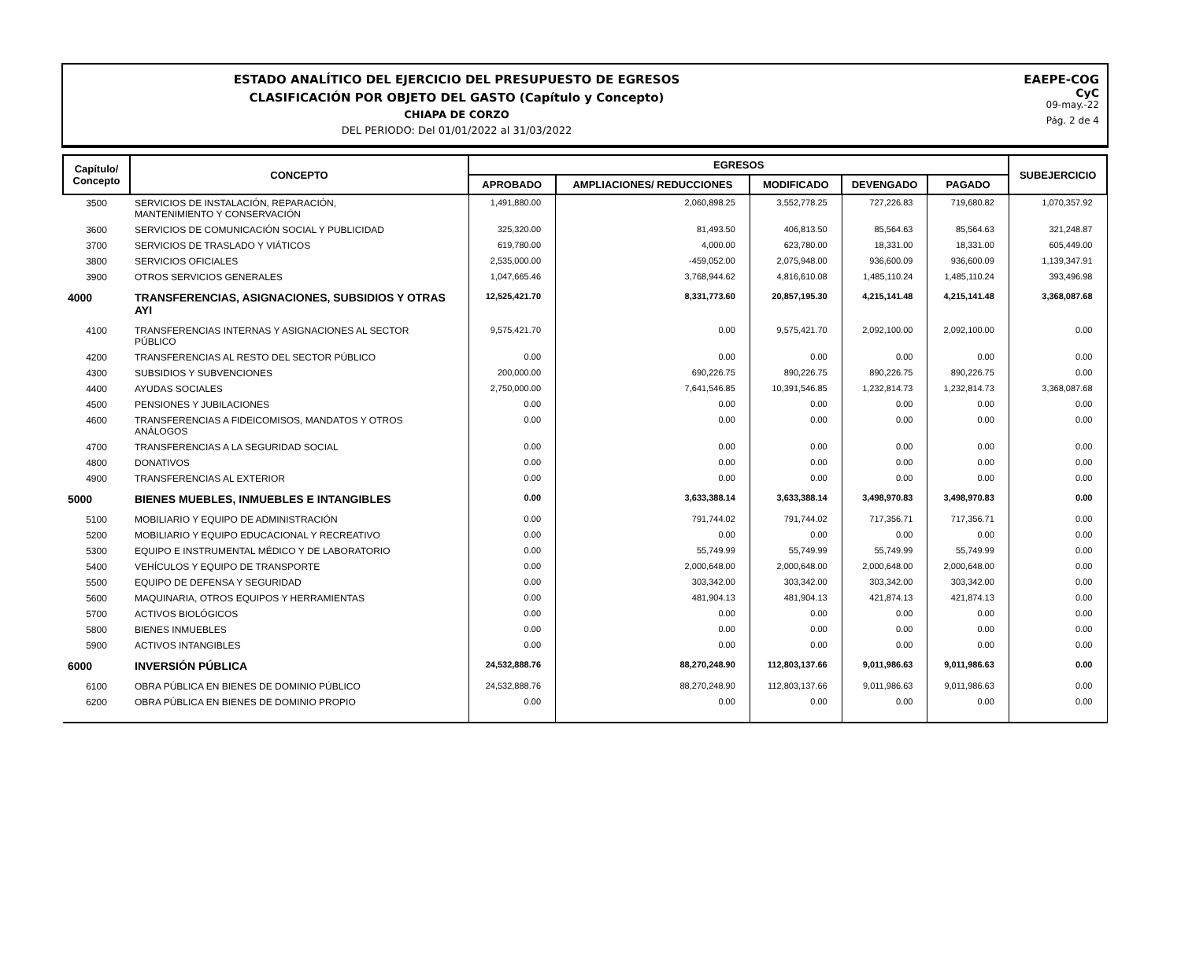ESTADO ANALÍTICO DEL EJERCICIO DEL PRESUPUESTO DE EGRESOS
CLASIFICACIÓN POR OBJETO DEL GASTO (Capítulo y Concepto)
CHIAPA DE CORZO
DEL PERIODO: Del 01/01/2022 al 31/03/2022
EAEPE-COG
CyC
09-may.-22
Pág. 2 de 4
| Capítulo/ Concepto | CONCEPTO | EGRESOS | | | | | SUBEJERCICIO |
| --- | --- | --- | --- | --- | --- | --- | --- |
| | | APROBADO | AMPLIACIONES/ REDUCCIONES | MODIFICADO | DEVENGADO | PAGADO | |
| 3500 | SERVICIOS DE INSTALACIÓN, REPARACIÓN, MANTENIMIENTO Y CONSERVACIÓN | 1,491,880.00 | 2,060,898.25 | 3,552,778.25 | 727,226.83 | 719,680.82 | 1,070,357.92 |
| 3600 | SERVICIOS DE COMUNICACIÓN SOCIAL Y PUBLICIDAD | 325,320.00 | 81,493.50 | 406,813.50 | 85,564.63 | 85,564.63 | 321,248.87 |
| 3700 | SERVICIOS DE TRASLADO Y VIÁTICOS | 619,780.00 | 4,000.00 | 623,780.00 | 18,331.00 | 18,331.00 | 605,449.00 |
| 3800 | SERVICIOS OFICIALES | 2,535,000.00 | -459,052.00 | 2,075,948.00 | 936,600.09 | 936,600.09 | 1,139,347.91 |
| 3900 | OTROS SERVICIOS GENERALES | 1,047,665.46 | 3,768,944.62 | 4,816,610.08 | 1,485,110.24 | 1,485,110.24 | 393,496.98 |
| 4000 | TRANSFERENCIAS, ASIGNACIONES, SUBSIDIOS Y OTRAS AYI | 12,525,421.70 | 8,331,773.60 | 20,857,195.30 | 4,215,141.48 | 4,215,141.48 | 3,368,087.68 |
| 4100 | TRANSFERENCIAS INTERNAS Y ASIGNACIONES AL SECTOR PÚBLICO | 9,575,421.70 | 0.00 | 9,575,421.70 | 2,092,100.00 | 2,092,100.00 | 0.00 |
| 4200 | TRANSFERENCIAS AL RESTO DEL SECTOR PÚBLICO | 0.00 | 0.00 | 0.00 | 0.00 | 0.00 | 0.00 |
| 4300 | SUBSIDIOS Y SUBVENCIONES | 200,000.00 | 690,226.75 | 890,226.75 | 890,226.75 | 890,226.75 | 0.00 |
| 4400 | AYUDAS SOCIALES | 2,750,000.00 | 7,641,546.85 | 10,391,546.85 | 1,232,814.73 | 1,232,814.73 | 3,368,087.68 |
| 4500 | PENSIONES Y JUBILACIONES | 0.00 | 0.00 | 0.00 | 0.00 | 0.00 | 0.00 |
| 4600 | TRANSFERENCIAS A FIDEICOMISOS, MANDATOS Y OTROS ANÁLOGOS | 0.00 | 0.00 | 0.00 | 0.00 | 0.00 | 0.00 |
| 4700 | TRANSFERENCIAS A LA SEGURIDAD SOCIAL | 0.00 | 0.00 | 0.00 | 0.00 | 0.00 | 0.00 |
| 4800 | DONATIVOS | 0.00 | 0.00 | 0.00 | 0.00 | 0.00 | 0.00 |
| 4900 | TRANSFERENCIAS AL EXTERIOR | 0.00 | 0.00 | 0.00 | 0.00 | 0.00 | 0.00 |
| 5000 | BIENES MUEBLES, INMUEBLES E INTANGIBLES | 0.00 | 3,633,388.14 | 3,633,388.14 | 3,498,970.83 | 3,498,970.83 | 0.00 |
| 5100 | MOBILIARIO Y EQUIPO DE ADMINISTRACIÓN | 0.00 | 791,744.02 | 791,744.02 | 717,356.71 | 717,356.71 | 0.00 |
| 5200 | MOBILIARIO Y EQUIPO EDUCACIONAL Y RECREATIVO | 0.00 | 0.00 | 0.00 | 0.00 | 0.00 | 0.00 |
| 5300 | EQUIPO E INSTRUMENTAL MÉDICO Y DE LABORATORIO | 0.00 | 55,749.99 | 55,749.99 | 55,749.99 | 55,749.99 | 0.00 |
| 5400 | VEHÍCULOS Y EQUIPO DE TRANSPORTE | 0.00 | 2,000,648.00 | 2,000,648.00 | 2,000,648.00 | 2,000,648.00 | 0.00 |
| 5500 | EQUIPO DE DEFENSA Y SEGURIDAD | 0.00 | 303,342.00 | 303,342.00 | 303,342.00 | 303,342.00 | 0.00 |
| 5600 | MAQUINARIA, OTROS EQUIPOS Y HERRAMIENTAS | 0.00 | 481,904.13 | 481,904.13 | 421,874.13 | 421,874.13 | 0.00 |
| 5700 | ACTIVOS BIOLÓGICOS | 0.00 | 0.00 | 0.00 | 0.00 | 0.00 | 0.00 |
| 5800 | BIENES INMUEBLES | 0.00 | 0.00 | 0.00 | 0.00 | 0.00 | 0.00 |
| 5900 | ACTIVOS INTANGIBLES | 0.00 | 0.00 | 0.00 | 0.00 | 0.00 | 0.00 |
| 6000 | INVERSIÓN PÚBLICA | 24,532,888.76 | 88,270,248.90 | 112,803,137.66 | 9,011,986.63 | 9,011,986.63 | 0.00 |
| 6100 | OBRA PÚBLICA EN BIENES DE DOMINIO PÚBLICO | 24,532,888.76 | 88,270,248.90 | 112,803,137.66 | 9,011,986.63 | 9,011,986.63 | 0.00 |
| 6200 | OBRA PÚBLICA EN BIENES DE DOMINIO PROPIO | 0.00 | 0.00 | 0.00 | 0.00 | 0.00 | 0.00 |